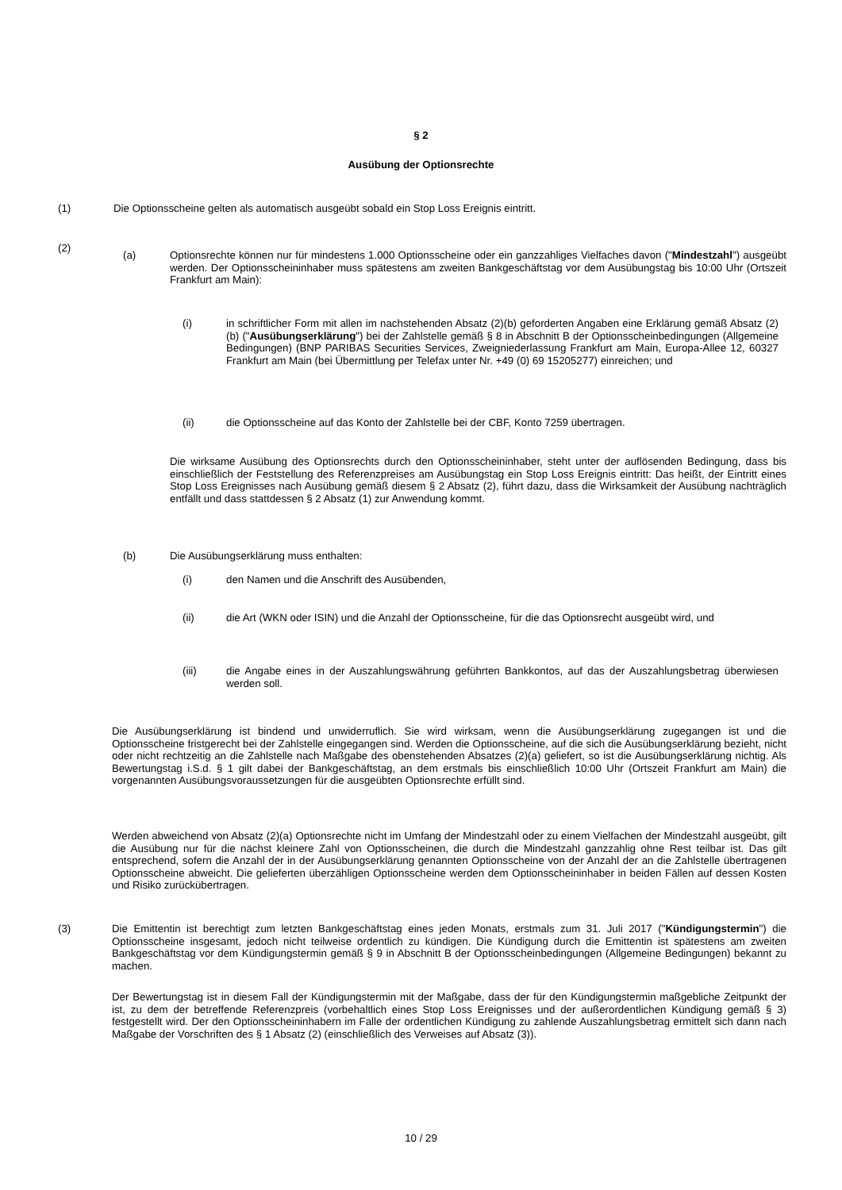§ 2
Ausübung der Optionsrechte
(1) Die Optionsscheine gelten als automatisch ausgeübt sobald ein Stop Loss Ereignis eintritt.
(2)
(a) Optionsrechte können nur für mindestens 1.000 Optionsscheine oder ein ganzzahliges Vielfaches davon ("Mindestzahl") ausgeübt werden. Der Optionsscheininhaber muss spätestens am zweiten Bankgeschäftstag vor dem Ausübungstag bis 10:00 Uhr (Ortszeit Frankfurt am Main):
(i) in schriftlicher Form mit allen im nachstehenden Absatz (2)(b) geforderten Angaben eine Erklärung gemäß Absatz (2)(b) ("Ausübungserklärung") bei der Zahlstelle gemäß § 8 in Abschnitt B der Optionsscheinbedingungen (Allgemeine Bedingungen) (BNP PARIBAS Securities Services, Zweigniederlassung Frankfurt am Main, Europa-Allee 12, 60327 Frankfurt am Main (bei Übermittlung per Telefax unter Nr. +49 (0) 69 15205277) einreichen; und
(ii) die Optionsscheine auf das Konto der Zahlstelle bei der CBF, Konto 7259 übertragen.
Die wirksame Ausübung des Optionsrechts durch den Optionsscheininhaber, steht unter der auflösenden Bedingung, dass bis einschließlich der Feststellung des Referenzpreises am Ausübungstag ein Stop Loss Ereignis eintritt: Das heißt, der Eintritt eines Stop Loss Ereignisses nach Ausübung gemäß diesem § 2 Absatz (2), führt dazu, dass die Wirksamkeit der Ausübung nachträglich entfällt und dass stattdessen § 2 Absatz (1) zur Anwendung kommt.
(b) Die Ausübungserklärung muss enthalten:
(i) den Namen und die Anschrift des Ausübenden,
(ii) die Art (WKN oder ISIN) und die Anzahl der Optionsscheine, für die das Optionsrecht ausgeübt wird, und
(iii) die Angabe eines in der Auszahlungswährung geführten Bankkontos, auf das der Auszahlungsbetrag überwiesen werden soll.
Die Ausübungserklärung ist bindend und unwiderruflich. Sie wird wirksam, wenn die Ausübungserklärung zugegangen ist und die Optionsscheine fristgerecht bei der Zahlstelle eingegangen sind. Werden die Optionsscheine, auf die sich die Ausübungserklärung bezieht, nicht oder nicht rechtzeitig an die Zahlstelle nach Maßgabe des obenstehenden Absatzes (2)(a) geliefert, so ist die Ausübungserklärung nichtig. Als Bewertungstag i.S.d. § 1 gilt dabei der Bankgeschäftstag, an dem erstmals bis einschließlich 10:00 Uhr (Ortszeit Frankfurt am Main) die vorgenannten Ausübungsvoraussetzungen für die ausgeübten Optionsrechte erfüllt sind.
Werden abweichend von Absatz (2)(a) Optionsrechte nicht im Umfang der Mindestzahl oder zu einem Vielfachen der Mindestzahl ausgeübt, gilt die Ausübung nur für die nächst kleinere Zahl von Optionsscheinen, die durch die Mindestzahl ganzzahlig ohne Rest teilbar ist. Das gilt entsprechend, sofern die Anzahl der in der Ausübungserklärung genannten Optionsscheine von der Anzahl der an die Zahlstelle übertragenen Optionsscheine abweicht. Die gelieferten überzähligen Optionsscheine werden dem Optionsscheininhaber in beiden Fällen auf dessen Kosten und Risiko zurückübertragen.
(3) Die Emittentin ist berechtigt zum letzten Bankgeschäftstag eines jeden Monats, erstmals zum 31. Juli 2017 ("Kündigungstermin") die Optionsscheine insgesamt, jedoch nicht teilweise ordentlich zu kündigen. Die Kündigung durch die Emittentin ist spätestens am zweiten Bankgeschäftstag vor dem Kündigungstermin gemäß § 9 in Abschnitt B der Optionsscheinbedingungen (Allgemeine Bedingungen) bekannt zu machen.
Der Bewertungstag ist in diesem Fall der Kündigungstermin mit der Maßgabe, dass der für den Kündigungstermin maßgebliche Zeitpunkt der ist, zu dem der betreffende Referenzpreis (vorbehaltlich eines Stop Loss Ereignisses und der außerordentlichen Kündigung gemäß § 3) festgestellt wird. Der den Optionsscheininhabern im Falle der ordentlichen Kündigung zu zahlende Auszahlungsbetrag ermittelt sich dann nach Maßgabe der Vorschriften des § 1 Absatz (2) (einschließlich des Verweises auf Absatz (3)).
10 / 29